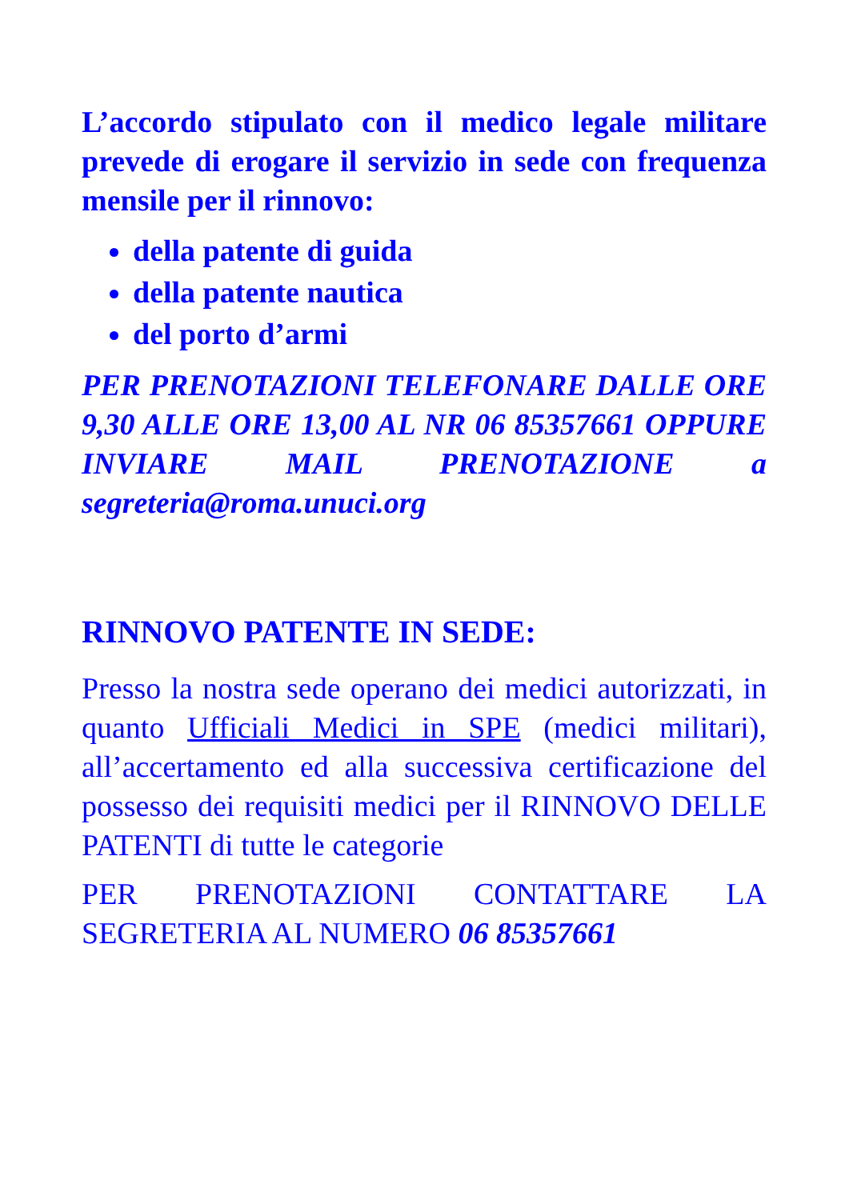L’accordo stipulato con il medico legale militare prevede di erogare il servizio in sede con frequenza mensile per il rinnovo:
della patente di guida
della patente nautica
del porto d’armi
PER PRENOTAZIONI TELEFONARE DALLE ORE 9,30 ALLE ORE 13,00 AL NR 06 85357661 OPPURE INVIARE MAIL PRENOTAZIONE a segreteria@roma.unuci.org
RINNOVO PATENTE IN SEDE:
Presso la nostra sede operano dei medici autorizzati, in quanto Ufficiali Medici in SPE (medici militari), all’accertamento ed alla successiva certificazione del possesso dei requisiti medici per il RINNOVO DELLE PATENTI di tutte le categorie
PER PRENOTAZIONI CONTATTARE LA SEGRETERIA AL NUMERO 06 85357661